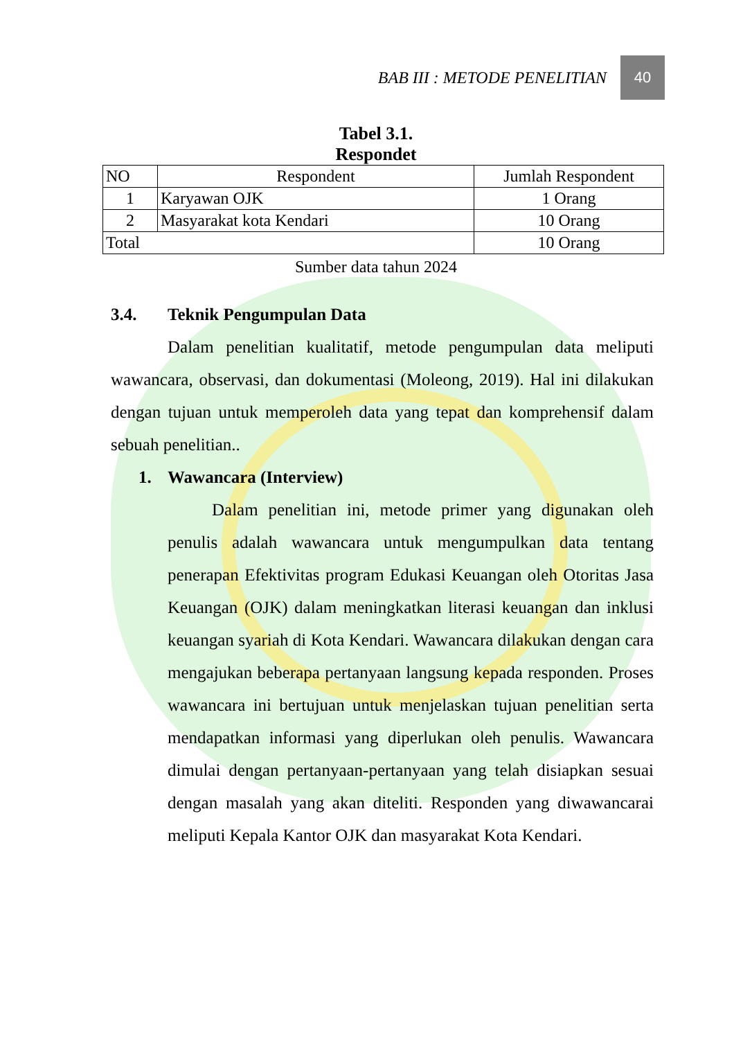BAB III : METODE PENELITIAN 40
Tabel 3.1.
Respondet
| NO | Respondent | Jumlah Respondent |
| --- | --- | --- |
| 1 | Karyawan OJK | 1 Orang |
| 2 | Masyarakat kota Kendari | 10 Orang |
| Total | | 10 Orang |
Sumber data tahun 2024
3.4. Teknik Pengumpulan Data
Dalam penelitian kualitatif, metode pengumpulan data meliputi wawancara, observasi, dan dokumentasi (Moleong, 2019). Hal ini dilakukan dengan tujuan untuk memperoleh data yang tepat dan komprehensif dalam sebuah penelitian..
1. Wawancara (Interview)
Dalam penelitian ini, metode primer yang digunakan oleh penulis adalah wawancara untuk mengumpulkan data tentang penerapan Efektivitas program Edukasi Keuangan oleh Otoritas Jasa Keuangan (OJK) dalam meningkatkan literasi keuangan dan inklusi keuangan syariah di Kota Kendari. Wawancara dilakukan dengan cara mengajukan beberapa pertanyaan langsung kepada responden. Proses wawancara ini bertujuan untuk menjelaskan tujuan penelitian serta mendapatkan informasi yang diperlukan oleh penulis. Wawancara dimulai dengan pertanyaan-pertanyaan yang telah disiapkan sesuai dengan masalah yang akan diteliti. Responden yang diwawancarai meliputi Kepala Kantor OJK dan masyarakat Kota Kendari.